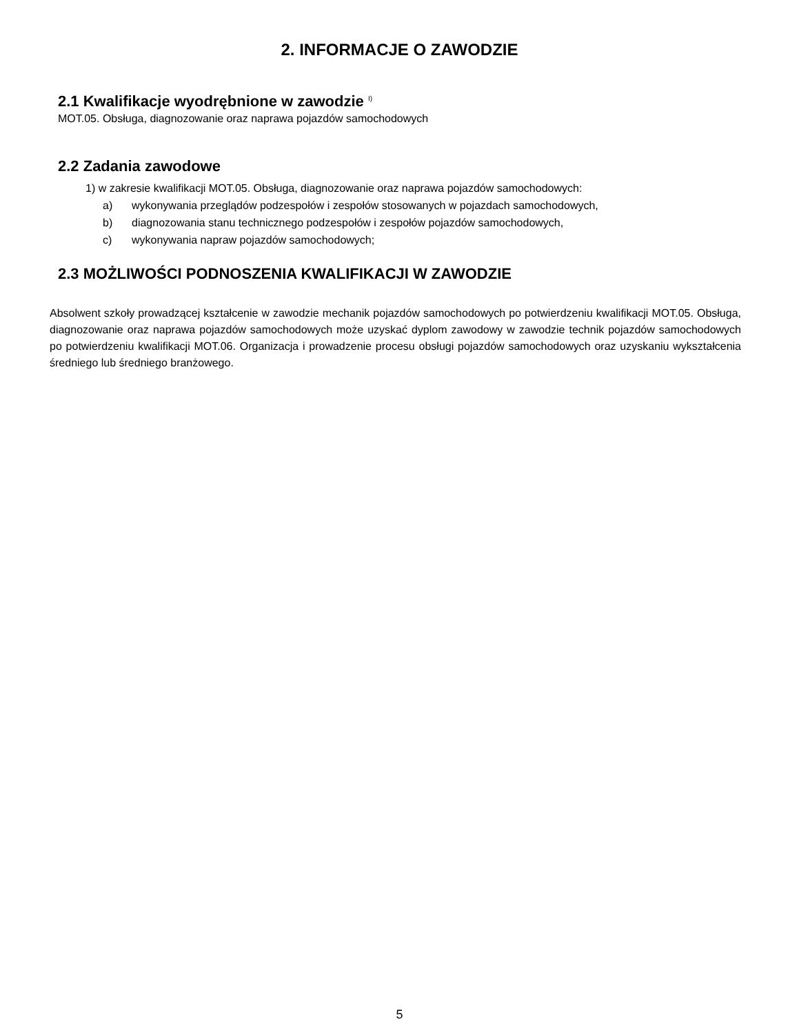2. INFORMACJE O ZAWODZIE
2.1 Kwalifikacje wyodrębnione w zawodzie <sup>I)</sup>
MOT.05. Obsługa, diagnozowanie oraz naprawa pojazdów samochodowych
2.2 Zadania zawodowe
1) w zakresie kwalifikacji MOT.05. Obsługa, diagnozowanie oraz naprawa pojazdów samochodowych:
a) wykonywania przeglądów podzespołów i zespołów stosowanych w pojazdach samochodowych,
b) diagnozowania stanu technicznego podzespołów i zespołów pojazdów samochodowych,
c) wykonywania napraw pojazdów samochodowych;
2.3 MOŻLIWOŚCI PODNOSZENIA KWALIFIKACJI W ZAWODZIE
Absolwent szkoły prowadzącej kształcenie w zawodzie mechanik pojazdów samochodowych po potwierdzeniu kwalifikacji MOT.05. Obsługa, diagnozowanie oraz naprawa pojazdów samochodowych może uzyskać dyplom zawodowy w zawodzie technik pojazdów samochodowych po potwierdzeniu kwalifikacji MOT.06. Organizacja i prowadzenie procesu obsługi pojazdów samochodowych oraz uzyskaniu wykształcenia średniego lub średniego branżowego.
5